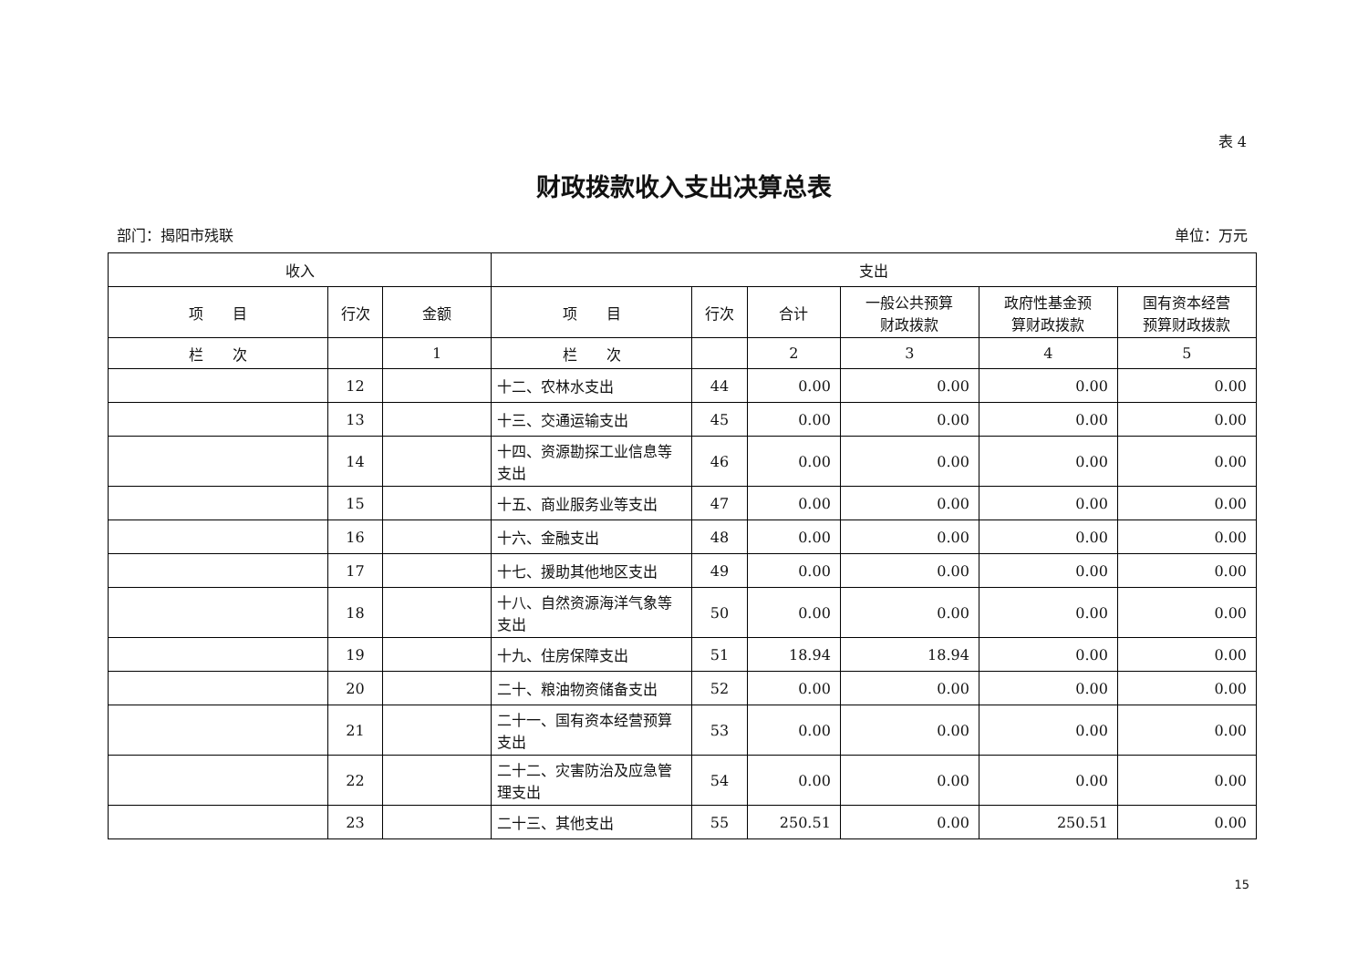表 4
财政拨款收入支出决算总表
部门：揭阳市残联 单位：万元
| 收入 | | | 支出 | | | | | |
| --- | --- | --- | --- | --- | --- | --- | --- | --- |
| 项 目 | 行次 | 金额 | 项 目 | 行次 | 合计 | 一般公共预算 财政拨款 | 政府性基金预 算财政拨款 | 国有资本经营 预算财政拨款 |
| 栏 次 | | 1 | 栏 次 | | 2 | 3 | 4 | 5 |
| | 12 | | 十二、农林水支出 | 44 | 0.00 | 0.00 | 0.00 | 0.00 |
| | 13 | | 十三、交通运输支出 | 45 | 0.00 | 0.00 | 0.00 | 0.00 |
| | 14 | | 十四、资源勘探工业信息等支出 | 46 | 0.00 | 0.00 | 0.00 | 0.00 |
| | 15 | | 十五、商业服务业等支出 | 47 | 0.00 | 0.00 | 0.00 | 0.00 |
| | 16 | | 十六、金融支出 | 48 | 0.00 | 0.00 | 0.00 | 0.00 |
| | 17 | | 十七、援助其他地区支出 | 49 | 0.00 | 0.00 | 0.00 | 0.00 |
| | 18 | | 十八、自然资源海洋气象等支出 | 50 | 0.00 | 0.00 | 0.00 | 0.00 |
| | 19 | | 十九、住房保障支出 | 51 | 18.94 | 18.94 | 0.00 | 0.00 |
| | 20 | | 二十、粮油物资储备支出 | 52 | 0.00 | 0.00 | 0.00 | 0.00 |
| | 21 | | 二十一、国有资本经营预算支出 | 53 | 0.00 | 0.00 | 0.00 | 0.00 |
| | 22 | | 二十二、灾害防治及应急管理支出 | 54 | 0.00 | 0.00 | 0.00 | 0.00 |
| | 23 | | 二十三、其他支出 | 55 | 250.51 | 0.00 | 250.51 | 0.00 |
15